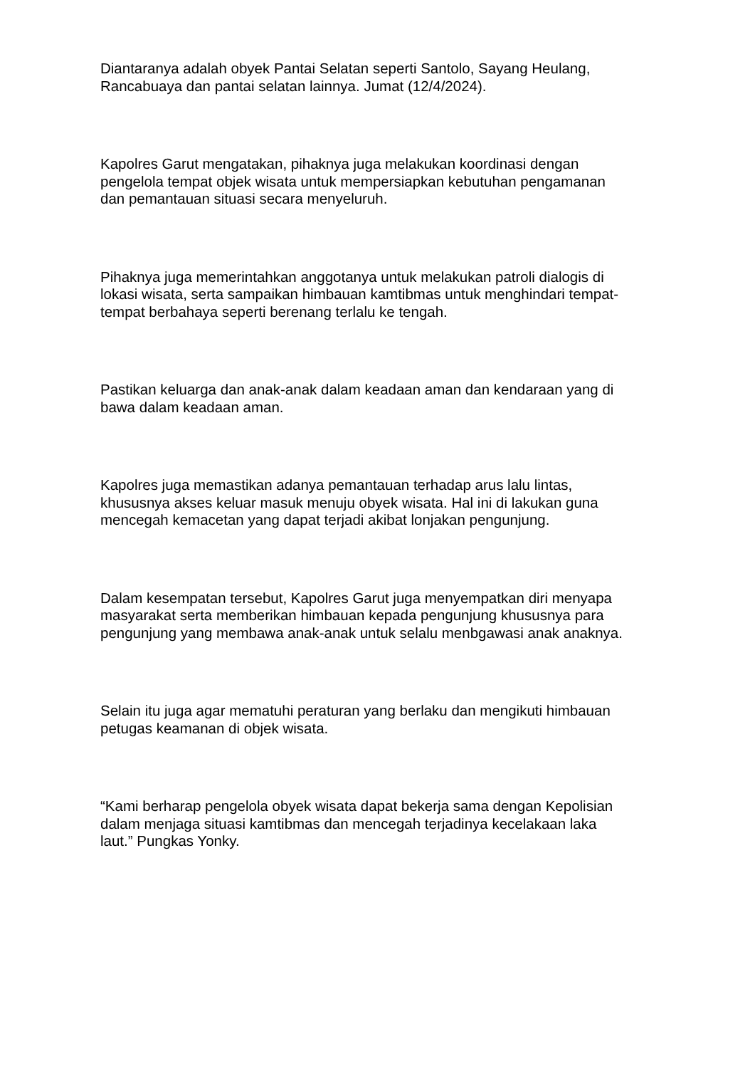Diantaranya adalah obyek Pantai Selatan seperti Santolo, Sayang Heulang,
Rancabuaya dan pantai selatan lainnya. Jumat (12/4/2024).
Kapolres Garut mengatakan, pihaknya juga melakukan koordinasi dengan
pengelola tempat objek wisata untuk mempersiapkan kebutuhan pengamanan
dan pemantauan situasi secara menyeluruh.
Pihaknya juga memerintahkan anggotanya untuk melakukan patroli dialogis di
lokasi wisata, serta sampaikan himbauan kamtibmas untuk menghindari tempat-
tempat berbahaya seperti berenang terlalu ke tengah.
Pastikan keluarga dan anak-anak dalam keadaan aman dan kendaraan yang di
bawa dalam keadaan aman.
Kapolres juga memastikan adanya pemantauan terhadap arus lalu lintas,
khususnya akses keluar masuk menuju obyek wisata. Hal ini di lakukan guna
mencegah kemacetan yang dapat terjadi akibat lonjakan pengunjung.
Dalam kesempatan tersebut, Kapolres Garut juga menyempatkan diri menyapa
masyarakat serta memberikan himbauan kepada pengunjung khususnya para
pengunjung yang membawa anak-anak untuk selalu menbgawasi anak anaknya.
Selain itu juga agar mematuhi peraturan yang berlaku dan mengikuti himbauan
petugas keamanan di objek wisata.
“Kami berharap pengelola obyek wisata dapat bekerja sama dengan Kepolisian
dalam menjaga situasi kamtibmas dan mencegah terjadinya kecelakaan laka
laut.” Pungkas Yonky.